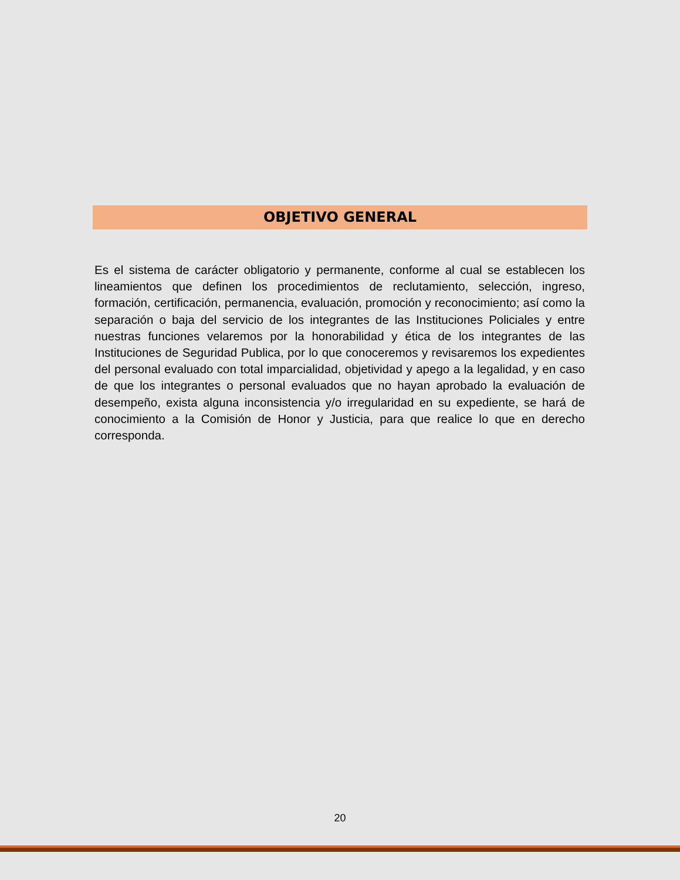OBJETIVO GENERAL
Es el sistema de carácter obligatorio y permanente, conforme al cual se establecen los lineamientos que definen los procedimientos de reclutamiento, selección, ingreso, formación, certificación, permanencia, evaluación, promoción y reconocimiento; así como la separación o baja del servicio de los integrantes de las Instituciones Policiales y entre nuestras funciones velaremos por la honorabilidad y ética de los integrantes de las Instituciones de Seguridad Publica, por lo que conoceremos y revisaremos los expedientes del personal evaluado con total imparcialidad, objetividad y apego a la legalidad, y en caso de que los integrantes o personal evaluados que no hayan aprobado la evaluación de desempeño, exista alguna inconsistencia y/o irregularidad en su expediente, se hará de conocimiento a la Comisión de Honor y Justicia, para que realice lo que en derecho corresponda.
20